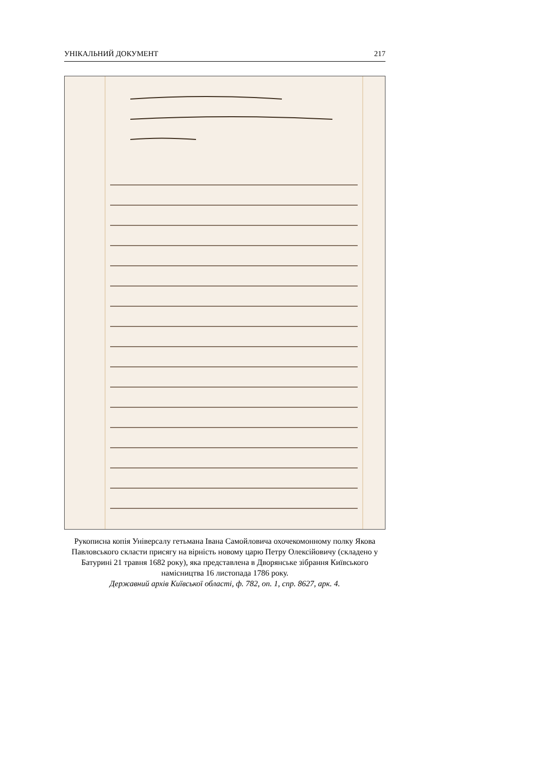УНІКАЛЬНИЙ ДОКУМЕНТ 217
Рукописна копія Універсалу гетьмана Івана Самойловича охочекомонному полку Якова Павловського скласти присягу на вірність новому царю Петру Олексійовичу (складено у Батурині 21 травня 1682 року), яка представлена в Дворянське зібрання Київського намісництва 16 листопада 1786 року.
Державний архів Київської області, ф. 782, оп. 1, спр. 8627, арк. 4.